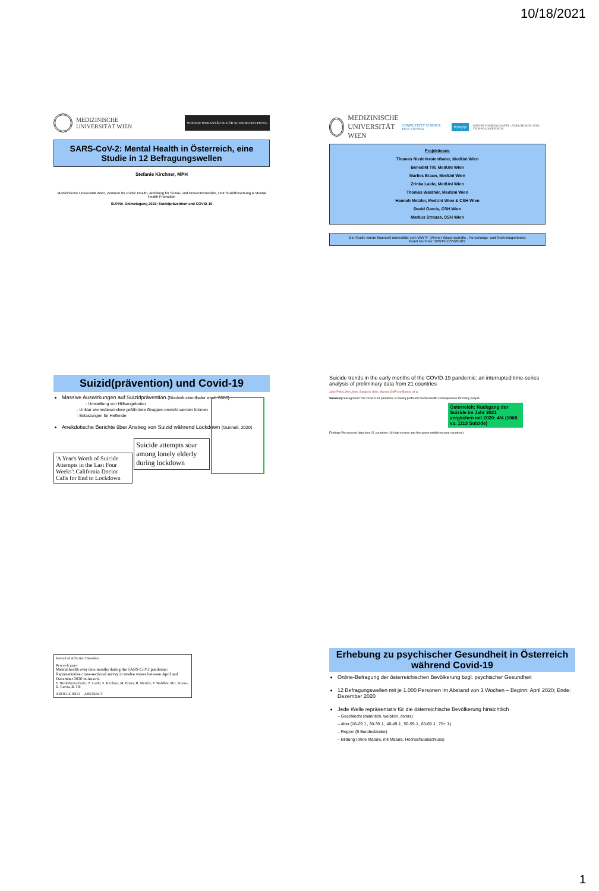10/18/2021
MEDIZINISCHE
UNIVERSITÄT WIEN WIENER WERKSTÄTTE FÜR SUIZIDFORSCHUNG
SARS-CoV-2: Mental Health in Österreich, eine Studie in 12 Befragungswellen
Stefanie Kirchner, MPH
Medizinische Universität Wien, Zentrum für Public Health, Abteilung für Sozial- und Präventivmedizin, Unit Suizidforschung & Mental Health Promotion
SUPRA-Onlinetagung 2021: Suizidprävention und COVID-19
MEDIZINISCHE
UNIVERSITÄT WIEN COMPLEXITY SCIENCE HUB VIENNA W|W|T|F WIENER WISSENSCHAFTS-, FORSCHUNGS- UND TECHNOLOGIEFONDS
Projektteam:
Thomas Niederkrotenthaler, MedUni Wien
Benedikt Till, MedUni Wien
Marlies Braun, MedUni Wien
Zrinka Laido, MedUni Wien
Thomas Waldhör, MedUni Wien
Hannah Metzler, MedUni Wien & CSH Wien
David Garcia, CSH Wien
Markus Strauss, CSH Wien
Die Studie wurde finanziell unterstützt vom WWTF (Wiener Wissenschafts-, Forschungs- und Technologiefonds)
Grant Nummer: WWTF-COV20-027
Suizid(prävention) und Covid-19
Massive Auswirkungen auf Suizidprävention (Niederkrotenthaler et al, 2020)
- Umstellung von Hilfsangeboten
- Unklar wie insbesondere gefährdete Gruppen erreicht werden können
- Belastungen für Helfende
Anekdotische Berichte über Anstieg von Suizid während Lockdown (Gunnell, 2020)
'A Year's Worth of Suicide Attempts in the Last Four Weeks': California Doctor Calls for End to Lockdown
Suicide attempts soar among lonely elderly during lockdown
Suicide trends in the early months of the COVID-19 pandemic: an interrupted time-series analysis of preliminary data from 21 countries
Jane Pirkis, Ann John, Sangsoo Shin, Marcos DelPozo-Banos, et al.
Summary Background The COVID-19 pandemic is having profound mental health consequences for many people.
Österreich: Rückgang der Suizide im Jahr 2021 verglichen mit 2020: 4% (1068 vs. 1113 Suizide)
Findings We sourced data from 21 countries (16 high-income and five upper-middle-income countries).
Journal of Affective Disorders
Research paper
Mental health over nine months during the SARS-CoV2 pandemic: Representative cross-sectional survey in twelve waves between April and December 2020 in Austria
T. Niederkrotenthaler, Z. Laido, S. Kirchner, M. Braun, H. Metzler, T. Waldhör, M.J. Strauss, D. Garcia, B. Till
ARTICLE INFO ABSTRACT
Erhebung zu psychischer Gesundheit in Österreich während Covid-19
Online-Befragung der österreichischen Bevölkerung bzgl. psychischer Gesundheit
12 Befragungswellen mit je 1.000 Personen im Abstand von 3 Wochen – Beginn: April 2020; Ende: Dezember 2020
Jede Welle repräsentativ für die österreichische Bevölkerung hinsichtlich
– Geschlecht (männlich, weiblich, divers)
– Alter (16-29 J., 30-39 J., 40-49 J., 50-59 J., 60-69 J., 70+ J.)
– Region (9 Bundesländer)
– Bildung (ohne Matura, mit Matura, Hochschulabschluss)
1